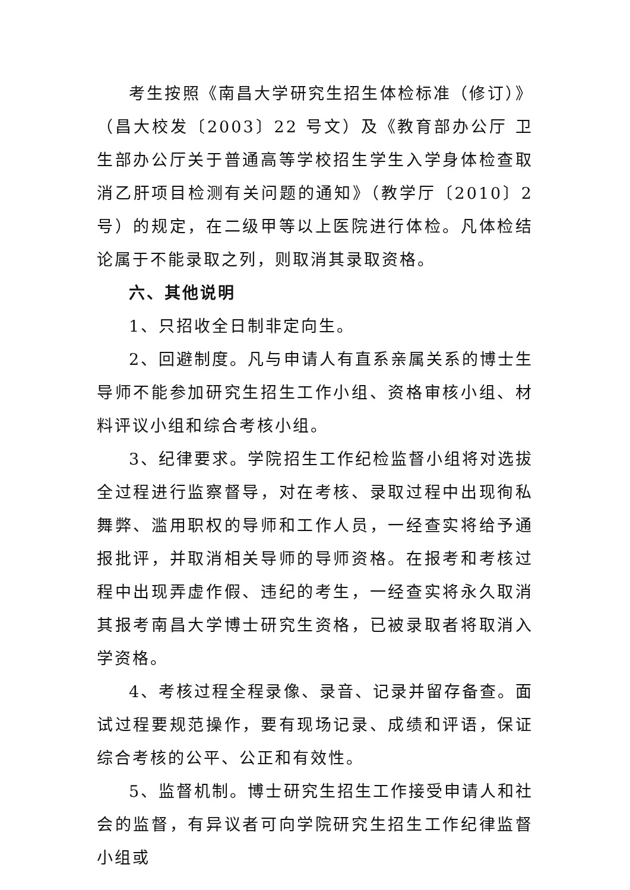考生按照《南昌大学研究生招生体检标准（修订）》（昌大校发〔2003〕22 号文）及《教育部办公厅 卫生部办公厅关于普通高等学校招生学生入学身体检查取消乙肝项目检测有关问题的通知》（教学厅〔2010〕2 号）的规定，在二级甲等以上医院进行体检。凡体检结论属于不能录取之列，则取消其录取资格。
六、其他说明
1、只招收全日制非定向生。
2、回避制度。凡与申请人有直系亲属关系的博士生导师不能参加研究生招生工作小组、资格审核小组、材料评议小组和综合考核小组。
3、纪律要求。学院招生工作纪检监督小组将对选拔全过程进行监察督导，对在考核、录取过程中出现徇私舞弊、滥用职权的导师和工作人员，一经查实将给予通报批评，并取消相关导师的导师资格。在报考和考核过程中出现弄虚作假、违纪的考生，一经查实将永久取消其报考南昌大学博士研究生资格，已被录取者将取消入学资格。
4、考核过程全程录像、录音、记录并留存备查。面试过程要规范操作，要有现场记录、成绩和评语，保证综合考核的公平、公正和有效性。
5、监督机制。博士研究生招生工作接受申请人和社会的监督，有异议者可向学院研究生招生工作纪律监督小组或